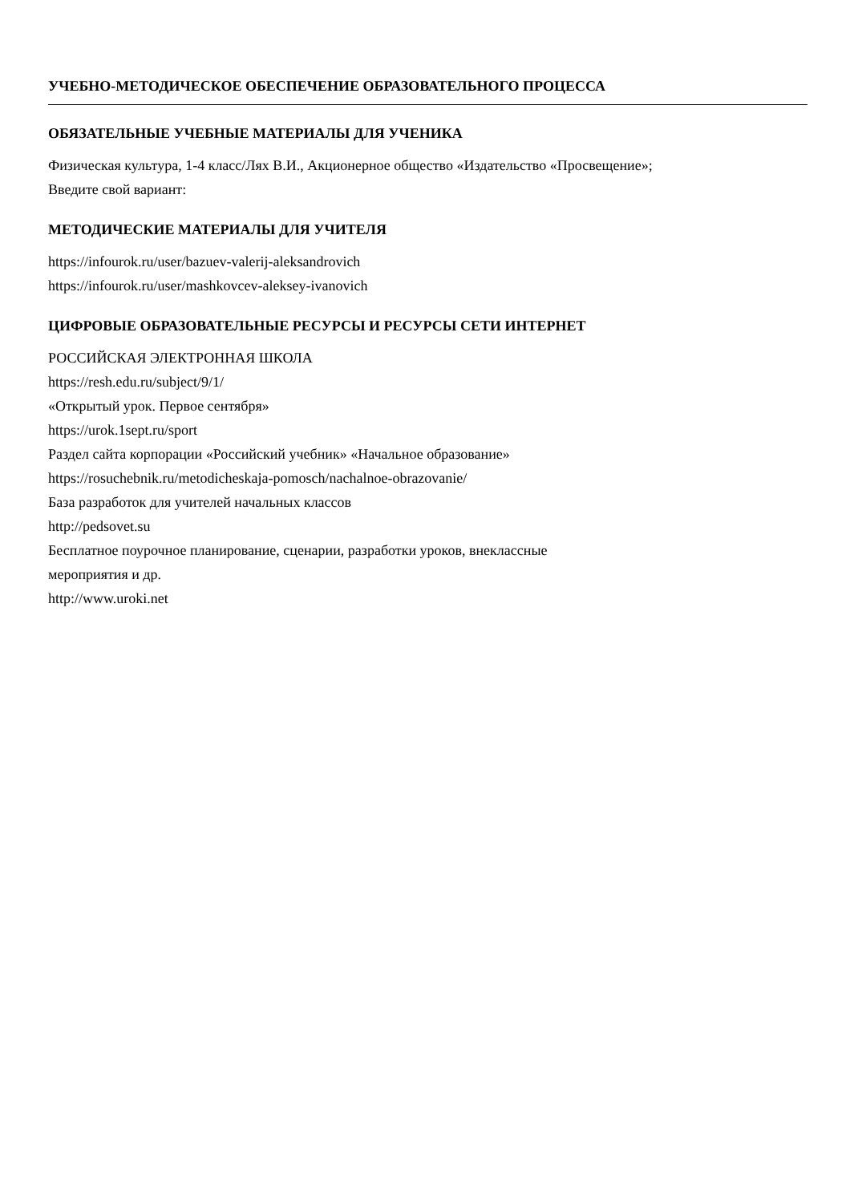УЧЕБНО-МЕТОДИЧЕСКОЕ ОБЕСПЕЧЕНИЕ ОБРАЗОВАТЕЛЬНОГО ПРОЦЕССА
ОБЯЗАТЕЛЬНЫЕ УЧЕБНЫЕ МАТЕРИАЛЫ ДЛЯ УЧЕНИКА
Физическая культура, 1-4 класс/Лях В.И., Акционерное общество «Издательство «Просвещение»;
Введите свой вариант:
МЕТОДИЧЕСКИЕ МАТЕРИАЛЫ ДЛЯ УЧИТЕЛЯ
https://infourok.ru/user/bazuev-valerij-aleksandrovich
https://infourok.ru/user/mashkovcev-aleksey-ivanovich
ЦИФРОВЫЕ ОБРАЗОВАТЕЛЬНЫЕ РЕСУРСЫ И РЕСУРСЫ СЕТИ ИНТЕРНЕТ
РОССИЙСКАЯ ЭЛЕКТРОННАЯ ШКОЛА
https://resh.edu.ru/subject/9/1/
«Открытый урок. Первое сентября»
https://urok.1sept.ru/sport
Раздел сайта корпорации «Российский учебник» «Начальное образование»
https://rosuchebnik.ru/metodicheskaja-pomosch/nachalnoe-obrazovanie/
База разработок для учителей начальных классов
http://pedsovet.su
Бесплатное поурочное планирование, сценарии, разработки уроков, внеклассные
мероприятия и др.
http://www.uroki.net